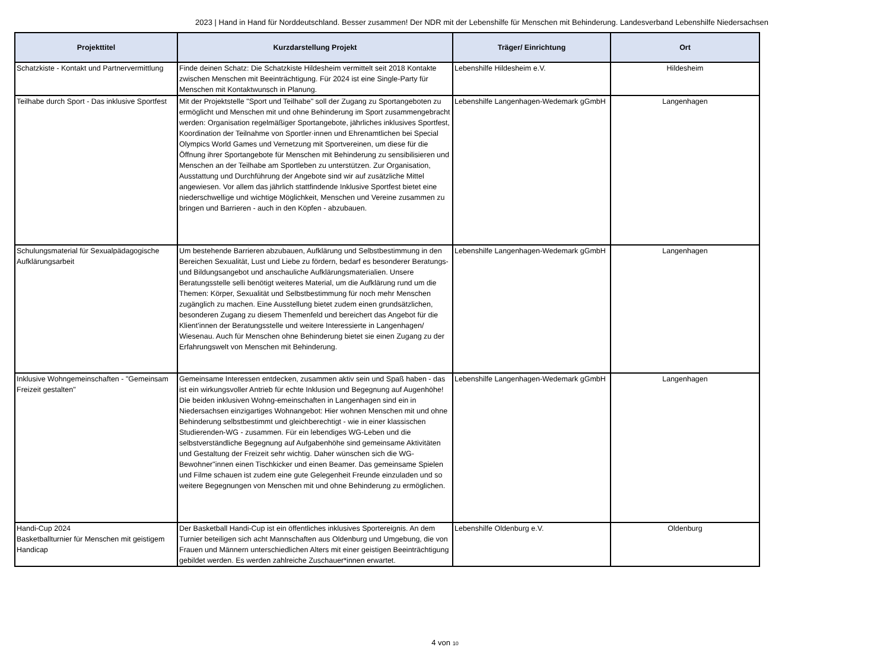2023 | Hand in Hand für Norddeutschland. Besser zusammen! Der NDR mit der Lebenshilfe für Menschen mit Behinderung. Landesverband Lebenshilfe Niedersachsen
| Projekttitel | Kurzdarstellung Projekt | Träger/ Einrichtung | Ort |
| --- | --- | --- | --- |
| Schatzkiste - Kontakt und Partnervermittlung | Finde deinen Schatz: Die Schatzkiste Hildesheim vermittelt seit 2018 Kontakte zwischen Menschen mit Beeinträchtigung. Für 2024 ist eine Single-Party für Menschen mit Kontaktwunsch in Planung. | Lebenshilfe Hildesheim e.V. | Hildesheim |
| Teilhabe durch Sport - Das inklusive Sportfest | Mit der Projektstelle "Sport und Teilhabe" soll der Zugang zu Sportangeboten zu ermöglicht und Menschen mit und ohne Behinderung im Sport zusammengebracht werden: Organisation regelmäßiger Sportangebote, jährliches inklusives Sportfest, Koordination der Teilnahme von Sportler·innen und Ehrenamtlichen bei Special Olympics World Games und Vernetzung mit Sportvereinen, um diese für die Öffnung ihrer Sportangebote für Menschen mit Behinderung zu sensibilisieren und Menschen an der Teilhabe am Sportleben zu unterstützen. Zur Organisation, Ausstattung und Durchführung der Angebote sind wir auf zusätzliche Mittel angewiesen. Vor allem das jährlich stattfindende Inklusive Sportfest bietet eine niederschwellige und wichtige Möglichkeit, Menschen und Vereine zusammen zu bringen und Barrieren - auch in den Köpfen - abzubauen. | Lebenshilfe Langenhagen-Wedemark gGmbH | Langenhagen |
| Schulungsmaterial für Sexualpädagogische Aufklärungsarbeit | Um bestehende Barrieren abzubauen, Aufklärung und Selbstbestimmung in den Bereichen Sexualität, Lust und Liebe zu fördern, bedarf es besonderer Beratungs- und Bildungsangebot und anschauliche Aufklärungsmaterialien. Unsere Beratungsstelle selli benötigt weiteres Material, um die Aufklärung rund um die Themen: Körper, Sexualität und Selbstbestimmung für noch mehr Menschen zugänglich zu machen. Eine Ausstellung bietet zudem einen grundsätzlichen, besonderen Zugang zu diesem Themenfeld und bereichert das Angebot für die Klient'innen der Beratungsstelle und weitere Interessierte in Langenhagen/ Wiesenau. Auch für Menschen ohne Behinderung bietet sie einen Zugang zu der Erfahrungswelt von Menschen mit Behinderung. | Lebenshilfe Langenhagen-Wedemark gGmbH | Langenhagen |
| Inklusive Wohngemeinschaften - "Gemeinsam Freizeit gestalten" | Gemeinsame Interessen entdecken, zusammen aktiv sein und Spaß haben - das ist ein wirkungsvoller Antrieb für echte Inklusion und Begegnung auf Augenhöhe! Die beiden inklusiven Wohng-emeinschaften in Langenhagen sind ein in Niedersachsen einzigartiges Wohnangebot: Hier wohnen Menschen mit und ohne Behinderung selbstbestimmt und gleichberechtigt - wie in einer klassischen Studierenden-WG - zusammen. Für ein lebendiges WG-Leben und die selbstverständliche Begegnung auf Aufgabenhöhe sind gemeinsame Aktivitäten und Gestaltung der Freizeit sehr wichtig. Daher wünschen sich die WG-Bewohner"innen einen Tischkicker und einen Beamer. Das gemeinsame Spielen und Filme schauen ist zudem eine gute Gelegenheit Freunde einzuladen und so weitere Begegnungen von Menschen mit und ohne Behinderung zu ermöglichen. | Lebenshilfe Langenhagen-Wedemark gGmbH | Langenhagen |
| Handi-Cup 2024 Basketballturnier für Menschen mit geistigem Handicap | Der Basketball Handi-Cup ist ein öffentliches inklusives Sportereignis. An dem Turnier beteiligen sich acht Mannschaften aus Oldenburg und Umgebung, die von Frauen und Männern unterschiedlichen Alters mit einer geistigen Beeinträchtigung gebildet werden. Es werden zahlreiche Zuschauer*innen erwartet. | Lebenshilfe Oldenburg e.V. | Oldenburg |
4 von 10